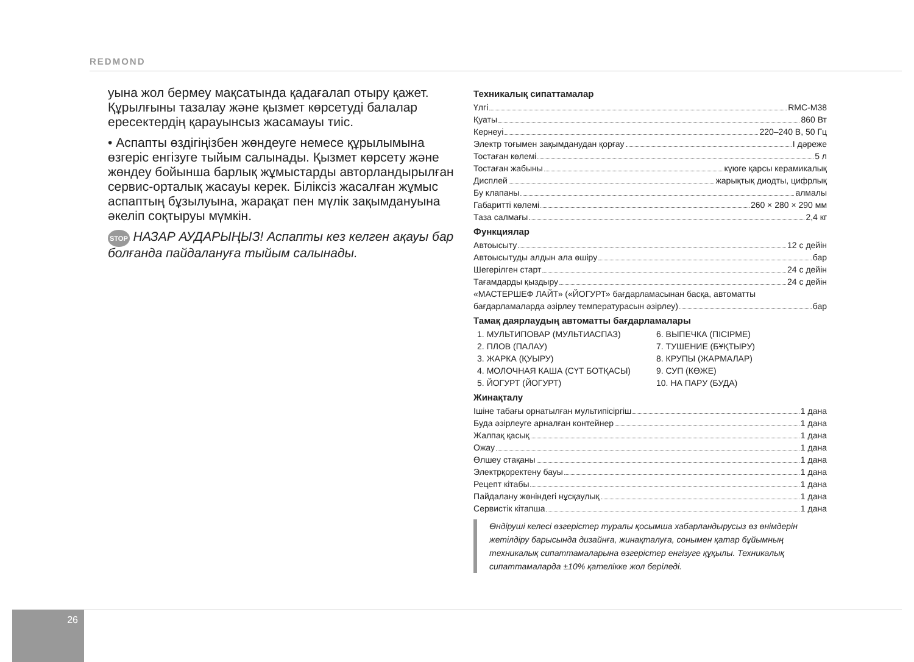REDMOND
уына жол бермеу мақсатында қадағалап отыру қажет. Құрылғыны тазалау және қызмет көрсетуді балалар ересектердің қарауынсыз жасамауы тиіс.
• Аспапты өздігіңізбен жөндеуге немесе құрылымына өзгеріс енгізуге тыйым салынады. Қызмет көрсету және жөндеу бойынша барлық жұмыстарды авторландырылған сервис-орталық жасауы керек. Біліксіз жасалған жұмыс аспаптың бұзылуына, жарақат пен мүлік зақымдануына әкеліп соқтыруы мүмкін.
STOP НАЗАР АУДАРЫҢЫЗ! Аспапты кез келген ақауы бар болғанда пайдалануға тыйым салынады.
Техникалық сипаттамалар
Үлгі RMC-M38
Қуаты 860 Вт
Кернеуі 220–240 В, 50 Гц
Электр тоғымен зақымданудан қорғау I дәреже
Тостаған көлемі 5 л
Тостаған жабыны күюге қарсы керамикалық
Дисплей жарықтық диодты, цифрлық
Бу клапаны алмалы
Габаритті көлемі 260 × 280 × 290 мм
Таза салмағы 2,4 кг
Функциялар
Автоысыту 12 с дейін
Автоысытуды алдын ала өшіру бар
Шегерілген старт 24 с дейін
Тағамдарды қыздыру 24 с дейін
«МАСТЕРШЕФ ЛАЙТ» («ЙОГУРТ» бағдарламасынан басқа, автоматты
бағдарламаларда әзірлеу температурасын әзірлеу) бар
Тамақ даярлаудың автоматты бағдарламалары
1. МУЛЬТИПОВАР (МУЛЬТИАСПАЗ)
2. ПЛОВ (ПАЛАУ)
3. ЖАРКА (ҚУЫРУ)
4. МОЛОЧНАЯ КАША (СҮТ БОТҚАСЫ)
5. ЙОГУРТ (ЙОГУРТ)
6. ВЫПЕЧКА (ПІСІРМЕ)
7. ТУШЕНИЕ (БҰҚТЫРУ)
8. КРУПЫ (ЖАРМАЛАР)
9. СУП (КӨЖЕ)
10. НА ПАРУ (БУДА)
Жинақталу
Ішіне табағы орнатылған мультипісіргіш 1 дана
Буда әзірлеуге арналған контейнер 1 дана
Жалпақ қасық 1 дана
Ожау 1 дана
Өлшеу стақаны 1 дана
Электрқоректену бауы 1 дана
Рецепт кітабы 1 дана
Пайдалану жөніндегі нұсқаулық 1 дана
Сервистік кітапша 1 дана
Өндіруші келесі өзгерістер туралы қосымша хабарландырусыз өз өнімдерін жетілдіру барысында дизайнға, жинақталуға, сонымен қатар бұйымның техникалық сипаттамаларына өзгерістер енгізуге құқылы. Техникалық сипаттамаларда ±10% қателікке жол беріледі.
26